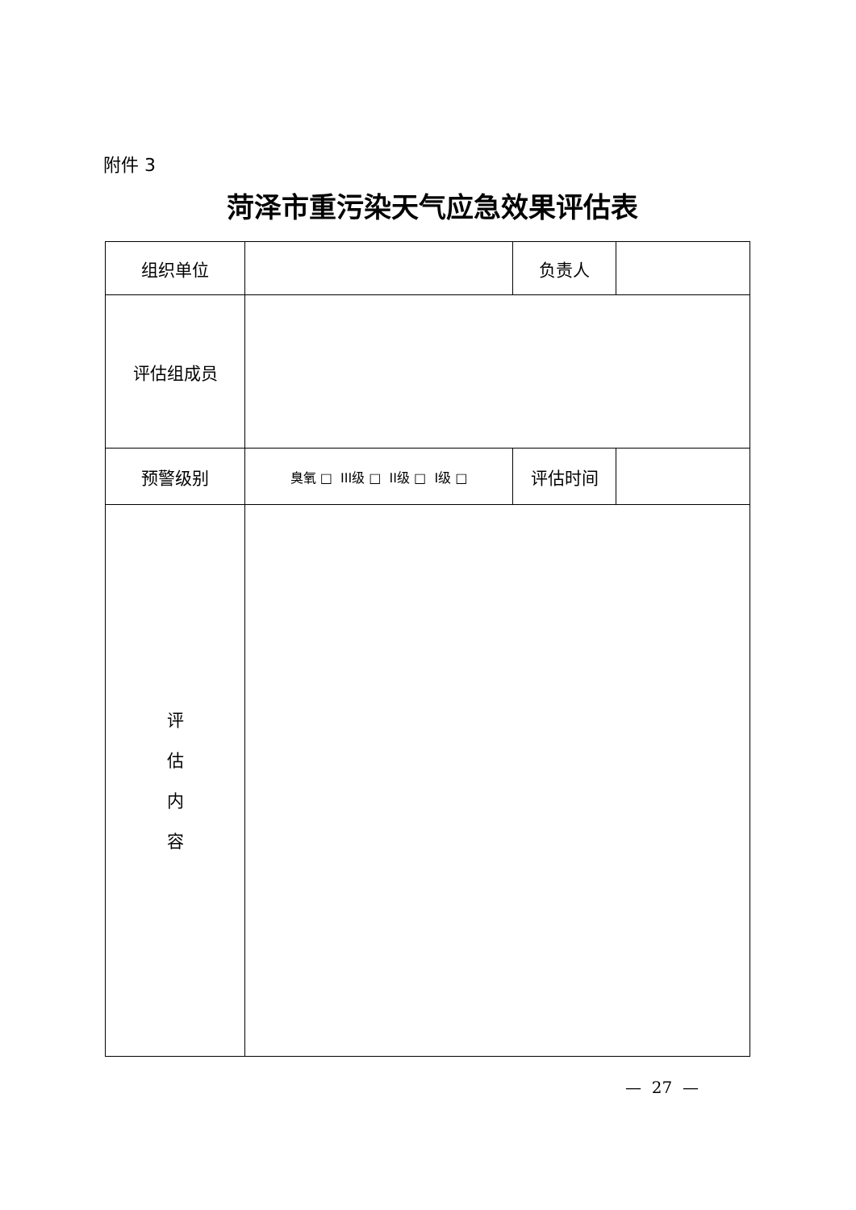附件 3
菏泽市重污染天气应急效果评估表
| 组织单位 | | 负责人 | |
| 评估组成员 | | | |
| 预警级别 | 臭氧 □ III级 □ II级 □ I级 □ | 评估时间 | |
| 评 估 内 容 | | | |
— 27 —